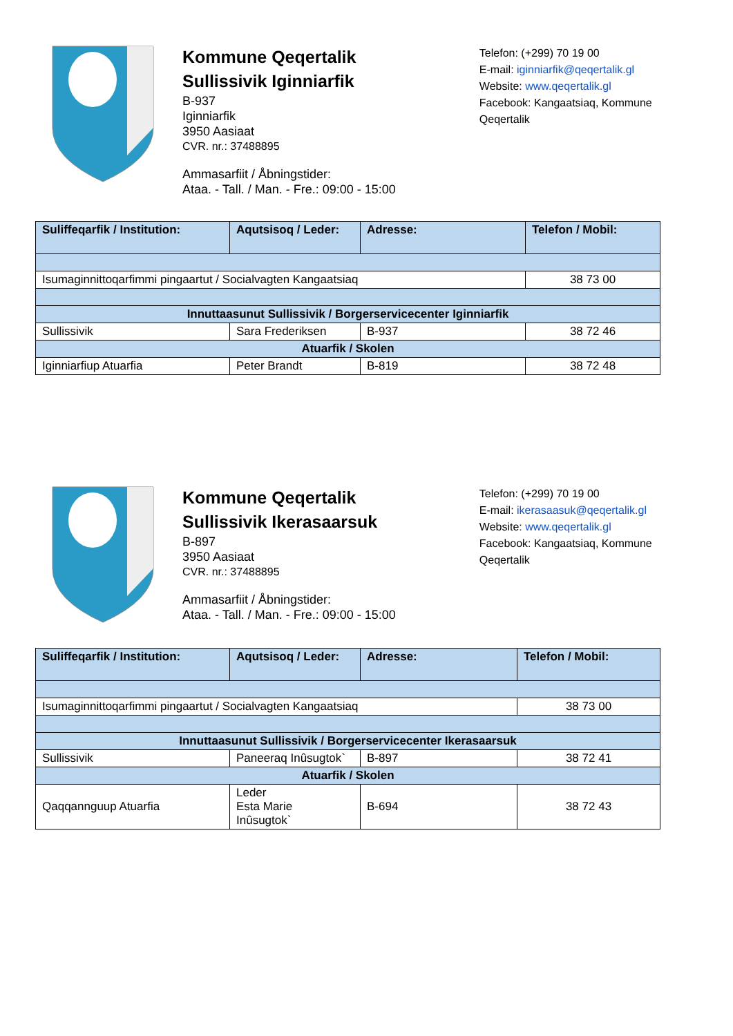Kommune Qeqertalik
Sullissivik Iginniarfik
B-937
Iginniarfik
3950 Aasiaat
CVR. nr.: 37488895
Ammasarfiit / Åbningstider:
Ataa. - Tall. / Man. - Fre.: 09:00 - 15:00
Telefon: (+299) 70 19 00
E-mail: iginniarfik@qeqertalik.gl
Website: www.qeqertalik.gl
Facebook: Kangaatsiaq, Kommune Qeqertalik
| Suliffeqarfik / Institution: | Aqutsisoq / Leder: | Adresse: | Telefon / Mobil: |
| --- | --- | --- | --- |
| Isumaginnittoqarfimmi pingaartut / Socialvagten Kangaatsiaq | | | 38 73 00 |
| Innuttaasunut Sullissivik / Borgerservicecenter Iginniarfik | | | |
| Sullissivik | Sara Frederiksen | B-937 | 38 72 46 |
| Atuarfik / Skolen | | | |
| Iginniarfiup Atuarfia | Peter Brandt | B-819 | 38 72 48 |
Kommune Qeqertalik
Sullissivik Ikerasaarsuk
B-897
3950 Aasiaat
CVR. nr.: 37488895
Ammasarfiit / Åbningstider:
Ataa. - Tall. / Man. - Fre.: 09:00 - 15:00
Telefon: (+299) 70 19 00
E-mail: ikerasaasuk@qeqertalik.gl
Website: www.qeqertalik.gl
Facebook: Kangaatsiaq, Kommune Qeqertalik
| Suliffeqarfik / Institution: | Aqutsisoq / Leder: | Adresse: | Telefon / Mobil: |
| --- | --- | --- | --- |
| Isumaginnittoqarfimmi pingaartut / Socialvagten Kangaatsiaq | | | 38 73 00 |
| Innuttaasunut Sullissivik / Borgerservicecenter Ikerasaarsuk | | | |
| Sullissivik | Paneeraq Inûsugtok` | B-897 | 38 72 41 |
| Atuarfik / Skolen | | | |
| Qaqqannguup Atuarfia | Leder Esta Marie Inûsugtok` | B-694 | 38 72 43 |